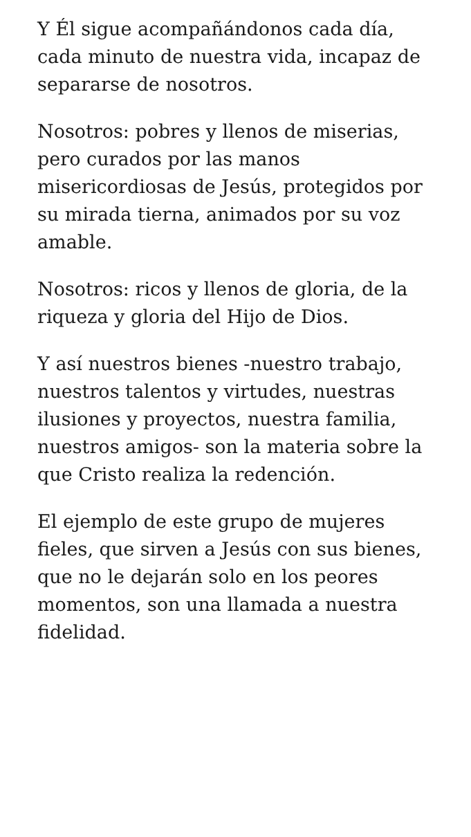Y Él sigue acompañándonos cada día, cada minuto de nuestra vida, incapaz de separarse de nosotros.
Nosotros: pobres y llenos de miserias, pero curados por las manos misericordiosas de Jesús, protegidos por su mirada tierna, animados por su voz amable.
Nosotros: ricos y llenos de gloria, de la riqueza y gloria del Hijo de Dios.
Y así nuestros bienes -nuestro trabajo, nuestros talentos y virtudes, nuestras ilusiones y proyectos, nuestra familia, nuestros amigos- son la materia sobre la que Cristo realiza la redención.
El ejemplo de este grupo de mujeres fieles, que sirven a Jesús con sus bienes, que no le dejarán solo en los peores momentos, son una llamada a nuestra fidelidad.